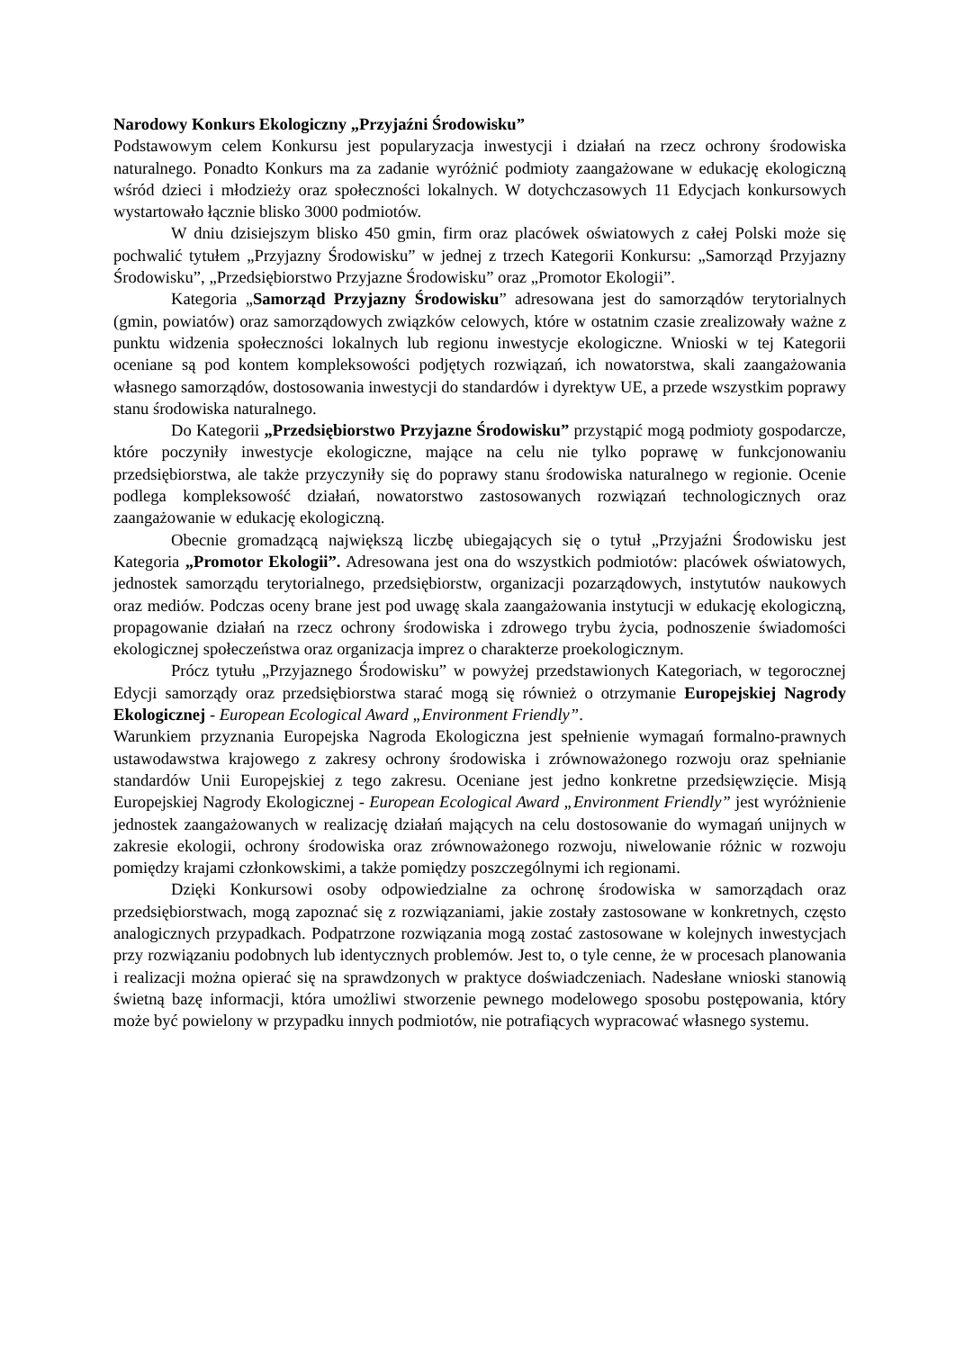Narodowy Konkurs Ekologiczny „Przyjaźni Środowisku”
Podstawowym celem Konkursu jest popularyzacja inwestycji i działań na rzecz ochrony środowiska naturalnego. Ponadto Konkurs ma za zadanie wyróżnić podmioty zaangażowane w edukację ekologiczną wśród dzieci i młodzieży oraz społeczności lokalnych. W dotychczasowych 11 Edycjach konkursowych wystartowało łącznie blisko 3000 podmiotów.
W dniu dzisiejszym blisko 450 gmin, firm oraz placówek oświatowych z całej Polski może się pochwalić tytułem „Przyjazny Środowisku” w jednej z trzech Kategorii Konkursu: „Samorząd Przyjazny Środowisku”, „Przedsiębiorstwo Przyjazne Środowisku” oraz „Promotor Ekologii”.
Kategoria „Samorząd Przyjazny Środowisku” adresowana jest do samorządów terytorialnych (gmin, powiatów) oraz samorządowych związków celowych, które w ostatnim czasie zrealizowały ważne z punktu widzenia społeczności lokalnych lub regionu inwestycje ekologiczne. Wnioski w tej Kategorii oceniane są pod kontem kompleksowości podjętych rozwiązań, ich nowatorstwa, skali zaangażowania własnego samorządów, dostosowania inwestycji do standardów i dyrektyw UE, a przede wszystkim poprawy stanu środowiska naturalnego.
Do Kategorii „Przedsiębiorstwo Przyjazne Środowisku” przystąpić mogą podmioty gospodarcze, które poczyniły inwestycje ekologiczne, mające na celu nie tylko poprawę w funkcjonowaniu przedsiębiorstwa, ale także przyczyniły się do poprawy stanu środowiska naturalnego w regionie. Ocenie podlega kompleksowość działań, nowatorstwo zastosowanych rozwiązań technologicznych oraz zaangażowanie w edukację ekologiczną.
Obecnie gromadzącą największą liczbę ubiegających się o tytuł „Przyjaźni Środowisku jest Kategoria „Promotor Ekologii”. Adresowana jest ona do wszystkich podmiotów: placówek oświatowych, jednostek samorządu terytorialnego, przedsiębiorstw, organizacji pozarządowych, instytutów naukowych oraz mediów. Podczas oceny brane jest pod uwagę skala zaangażowania instytucji w edukację ekologiczną, propagowanie działań na rzecz ochrony środowiska i zdrowego trybu życia, podnoszenie świadomości ekologicznej społeczeństwa oraz organizacja imprez o charakterze proekologicznym.
Prócz tytułu „Przyjaznego Środowisku” w powyżej przedstawionych Kategoriach, w tegorocznej Edycji samorządy oraz przedsiębiorstwa starać mogą się również o otrzymanie Europejskiej Nagrody Ekologicznej - European Ecological Award „Environment Friendly”.
Warunkiem przyznania Europejska Nagroda Ekologiczna jest spełnienie wymagań formalno-prawnych ustawodawstwa krajowego z zakresy ochrony środowiska i zrównoważonego rozwoju oraz spełnianie standardów Unii Europejskiej z tego zakresu. Oceniane jest jedno konkretne przedsięwzięcie. Misją Europejskiej Nagrody Ekologicznej - European Ecological Award „Environment Friendly” jest wyróżnienie jednostek zaangażowanych w realizację działań mających na celu dostosowanie do wymagań unijnych w zakresie ekologii, ochrony środowiska oraz zrównoważonego rozwoju, niwelowanie różnic w rozwoju pomiędzy krajami członkowskimi, a także pomiędzy poszczególnymi ich regionami.
Dzięki Konkursowi osoby odpowiedzialne za ochronę środowiska w samorządach oraz przedsiębiorstwach, mogą zapoznać się z rozwiązaniami, jakie zostały zastosowane w konkretnych, często analogicznych przypadkach. Podpatrzone rozwiązania mogą zostać zastosowane w kolejnych inwestycjach przy rozwiązaniu podobnych lub identycznych problemów. Jest to, o tyle cenne, że w procesach planowania i realizacji można opierać się na sprawdzonych w praktyce doświadczeniach. Nadesłane wnioski stanowią świetną bazę informacji, która umożliwi stworzenie pewnego modelowego sposobu postępowania, który może być powielony w przypadku innych podmiotów, nie potrafiących wypracować własnego systemu.